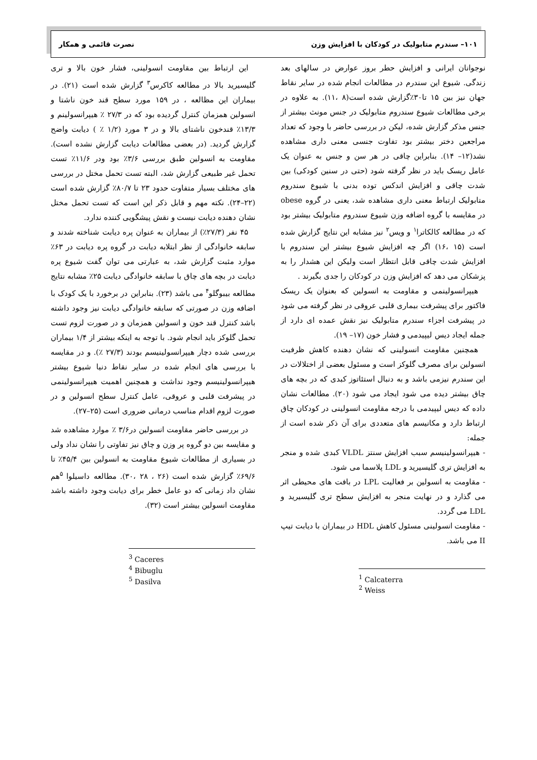۱۰۱– سندرم متابولیک در کودکان با افزایش وزن نصرت قائمی و همکار
نوجوانان ایرانی و افزایش حطر بروز عوارض در سالهای بعد زندگی. شیوع این سندرم در مطالعات انجام شده در سایر نقاط جهان نیز بین ۱۵ تا۳۰٪گزارش شده است(۸ ،۱۱). به علاوه در برخی مطالعات شیوع سندروم متابولیک در جنس مونث بیشتر از جنس مذکر گزارش شده، لیکن در بررسی حاضر با وجود که تعداد مراجعین دختر بیشتر بود تفاوت جنسی معنی داری مشاهده نشد(۱۲– ۱۴). بنابراین چاقی در هر سن و جنس به عنوان یک عامل ریسک باید در نظر گرفته شود (حتی در سنین کودکی) بین شدت چاقی و افزایش اندکس توده بدنی با شیوع سندروم متابولیک ارتباط معنی داری مشاهده شد، یعنی در گروه obese در مقایسه با گروه اضافه وزن شیوع سندروم متابولیک بیشتر بود که در مطالعه کالکاترا<sup>۱</sup> و ویس<sup>۲</sup> نیز مشابه این نتایج گزارش شده است (۱۵ ،۱۶) اگر چه افزایش شیوع بیشتر این سندروم با افزایش شدت چاقی قابل انتظار است ولیکن این هشدار را به پزشکان می دهد که افزایش وزن در کودکان را جدی بگیرند .
هیپرانسولینمی و مقاومت به انسولین که بعنوان یک ریسک فاکتور برای پیشرفت بیماری قلبی عروقی در نظر گرفته می شود در پیشرفت اجزاء سندرم متابولیک نیز نقش عمده ای دارد از جمله ایجاد دیس لیپیدمی و فشار خون (۱۷– ۱۹).
همچنین مقاومت انسولینی که نشان دهنده کاهش ظرفیت انسولین برای مصرف گلوکز است و مسئول بعضی از اختلالات در این سندرم نیزمی باشد و به دنبال استئاتوز کبدی که در بچه های چاق بیشتر دیده می شود ایجاد می شود (۲۰). مطالعات نشان داده که دیس لیپیدمی با درجه مقاومت انسولینی در کودکان چاق ارتباط دارد و مکانیسم های متعددی برای آن ذکر شده است از جمله:
- هیپرانسولینیسم سبب افزایش سنتز VLDL کبدی شده و منجر به افزایش تری گلیسیرید و LDL پلاسما می شود.
- مقاومت به انسولین بر فعالیت LPL در بافت های محیطی اثر می گذارد و در نهایت منجر به افزایش سطح تری گلیسیرید و LDL می گردد.
- مقاومت انسولینی مسئول کاهش HDL در بیماران با دیابت تیپ II می باشد.
<sup>1</sup> Calcaterra
<sup>2</sup> Weiss
این ارتباط بین مقاومت انسولینی، فشار خون بالا و تری گلیسیرید بالا در مطالعه کاکرس<sup>۳</sup> گزارش شده است (۲۱). در بیماران این مظالعه ، در ۱۵۹ مورد سطح قند خون ناشتا و انسولین همزمان کنترل گردیده بود که در ۲۷/۳ ٪ هیپرانسولینم و ۱۳/۳٪ قندخون ناشتای بالا و در ۳ مورد (۱/۲ ٪ ) دیابت واضح گزارش گردید. (در بعضی مطالعات دیابت گزارش نشده است). مقاومت به انسولین طبق بررسی ۳/۶٪ بود ودر ۱۱/۶٪ تست تحمل غیر طبیعی گزارش شد، البته تست تحمل مختل در بررسی های مختلف بسیار متفاوت حدود ۲۳ تا ۸۰/۷٪ گزارش شده است (۲۲–۲۴). نکته مهم و قابل ذکر این است که تست تحمل مختل نشان دهنده دیابت نیست و نقش پیشگویی کننده ندارد.
۴۵ نفر (۲۷/۳٪) از بیماران به عنوان پره دیابت شناخته شدند و سابقه خانوادگی از نظر ابتلابه دیابت در گروه پره دیابت در ۶۳٪ موارد مثبت گزارش شد، به عبارتی می توان گفت شیوع پره دیابت در بچه های چاق با سابقه خانوادگی دیابت ۲۵٪ مشابه نتایج مطالعه بیبوگلو<sup>۴</sup> می باشد (۲۳). بنابراین در برخورد با یک کودک با اضافه وزن در صورتی که سابقه خانوادگی دیابت نیز وجود داشته باشد کنترل قند خون و انسولین همزمان و در صورت لزوم تست تحمل گلوکز باید انجام شود. با توجه به اینکه بیشتر از ۱/۴ بیماران بررسی شده دچار هیپرانسولینیسم بودند (۲۷/۳ ٪). و در مقایسه با بررسی های انجام شده در سایر نقاط دنیا شیوع بیشتر هیپرانسولینیسم وجود نداشت و همچنین اهمیت هیپرانسولینمی در پیشرفت قلبی و عروقی، عامل کنترل سطح انسولین و در صورت لزوم اقدام مناسب درمانی ضروری است (۲۵–۲۷).
در بررسی حاضر مقاومت انسولین در۳/۶ ٪ موارد مشاهده شد و مقایسه بین دو گروه پر وزن و چاق نیز تفاوتی را نشان نداد ولی در بسیاری از مطالعات شیوع مقاومت به انسولین بین ۴۵/۴٪ تا ۶۹/۶٪ گزارش شده است (۲۶ ، ۲۸ ،۳۰). مطالعه داسیلوا <sup>۵</sup>هم نشان داد زمانی که دو عامل خطر برای دیابت وجود داشته باشد مقاومت انسولین بیشتر است (۳۲).
<sup>3</sup> Caceres
<sup>4</sup> Bibuglu
<sup>5</sup> Dasilva